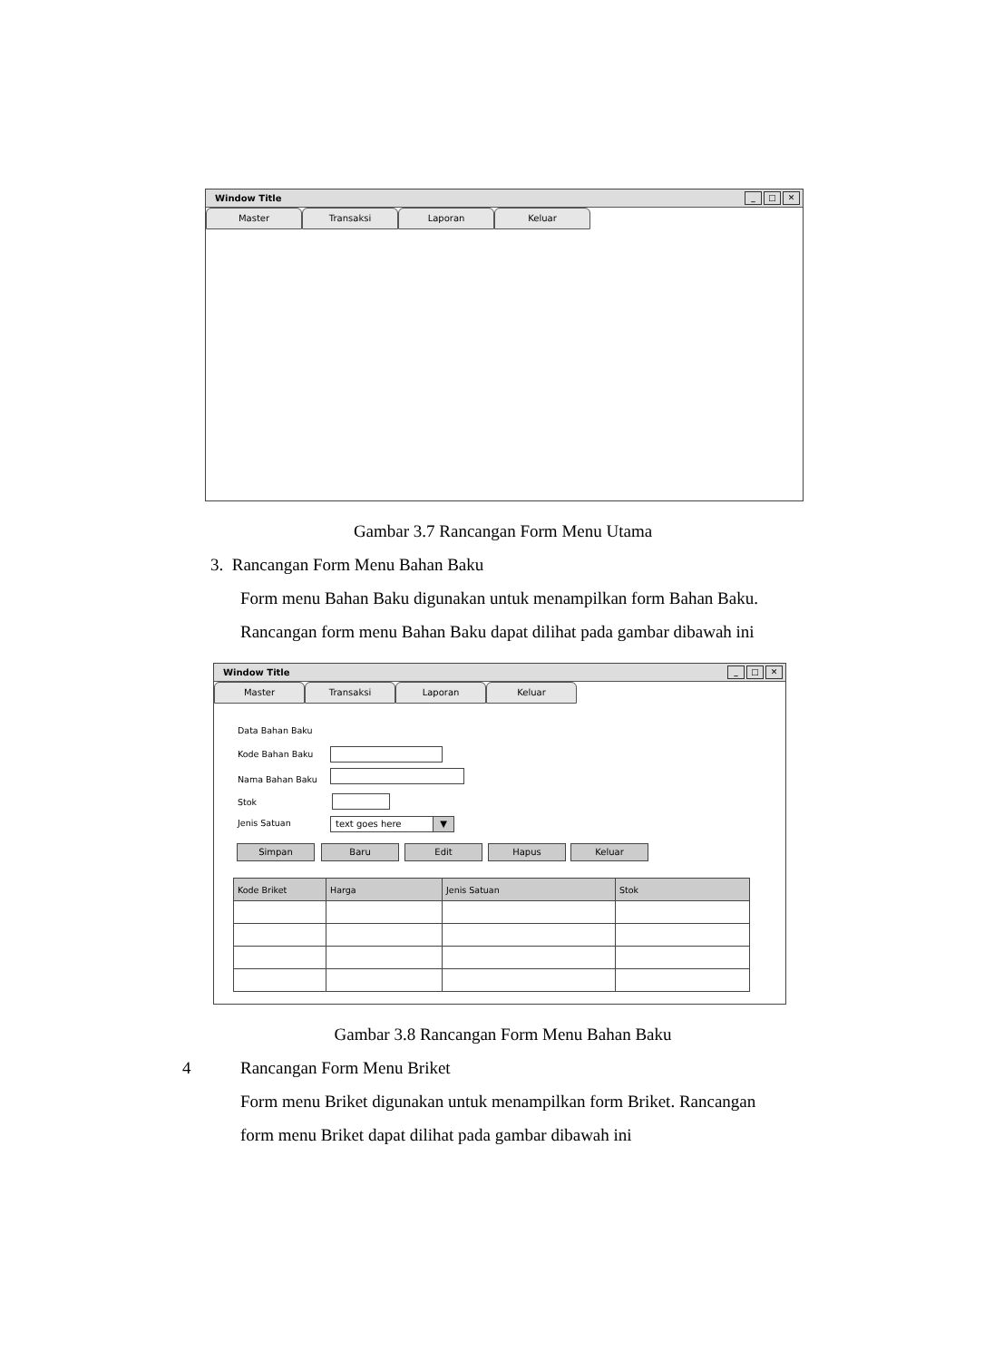Window Title
_ □ ✕
Master Transaksi Laporan Keluar
Gambar 3.7 Rancangan Form Menu Utama
3. Rancangan Form Menu Bahan Baku
Form menu Bahan Baku digunakan untuk menampilkan form Bahan Baku.
Rancangan form menu Bahan Baku dapat dilihat pada gambar dibawah ini
Window Title
_ □ ✕
Master Transaksi Laporan Keluar
Data Bahan Baku
Kode Bahan Baku
Nama Bahan Baku
Stok
Jenis Satuan text goes here ▼
Simpan Baru Edit Hapus Keluar
| Kode Briket | Harga | Jenis Satuan | Stok |
| --- | --- | --- | --- |
Gambar 3.8 Rancangan Form Menu Bahan Baku
4 Rancangan Form Menu Briket
Form menu Briket digunakan untuk menampilkan form Briket. Rancangan
form menu Briket dapat dilihat pada gambar dibawah ini